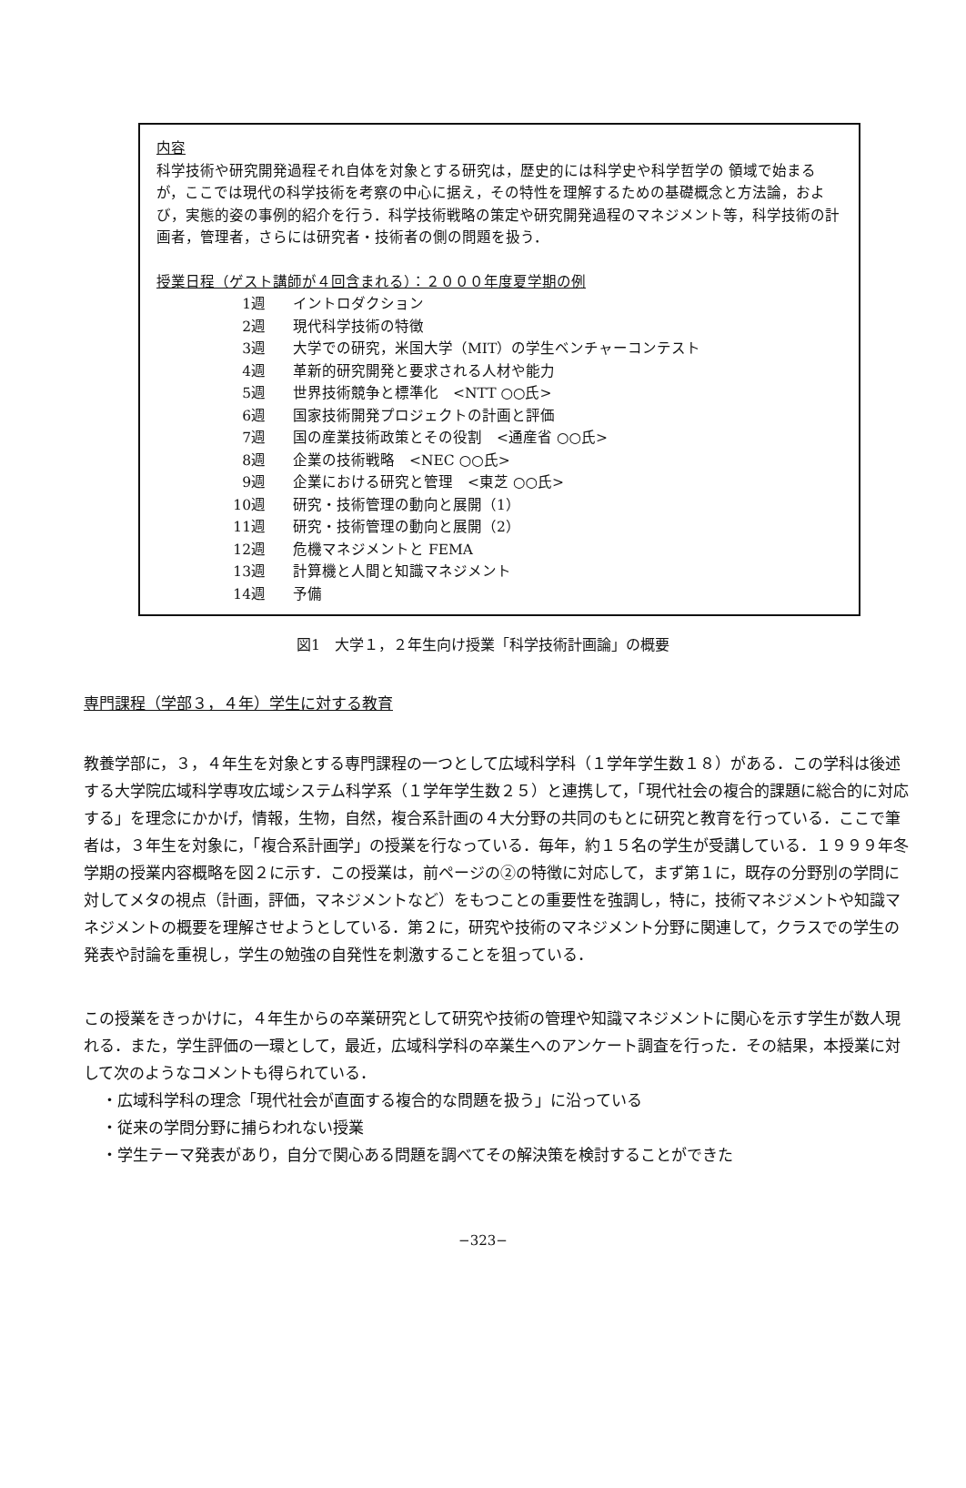内容
科学技術や研究開発過程それ自体を対象とする研究は，歴史的には科学史や科学哲学の 領域で始まるが，ここでは現代の科学技術を考察の中心に据え，その特性を理解するための基礎概念と方法論，および，実態的姿の事例的紹介を行う．科学技術戦略の策定や研究開発過程のマネジメント等，科学技術の計画者，管理者，さらには研究者・技術者の側の問題を扱う．
授業日程（ゲスト講師が４回含まれる）：２０００年度夏学期の例
1週 イントロダクション
2週 現代科学技術の特徴
3週 大学での研究，米国大学（MIT）の学生ベンチャーコンテスト
4週 革新的研究開発と要求される人材や能力
5週 世界技術競争と標準化　<NTT ○○氏>
6週 国家技術開発プロジェクトの計画と評価
7週 国の産業技術政策とその役割　<通産省 ○○氏>
8週 企業の技術戦略　<NEC ○○氏>
9週 企業における研究と管理　<東芝 ○○氏>
10週 研究・技術管理の動向と展開（1）
11週 研究・技術管理の動向と展開（2）
12週 危機マネジメントと FEMA
13週 計算機と人間と知識マネジメント
14週 予備
図1　大学１，２年生向け授業「科学技術計画論」の概要
専門課程（学部３，４年）学生に対する教育
教養学部に，３，４年生を対象とする専門課程の一つとして広域科学科（１学年学生数１８）がある．この学科は後述する大学院広域科学専攻広域システム科学系（１学年学生数２５）と連携して，「現代社会の複合的課題に総合的に対応する」を理念にかかげ，情報，生物，自然，複合系計画の４大分野の共同のもとに研究と教育を行っている．ここで筆者は，３年生を対象に，「複合系計画学」の授業を行なっている．毎年，約１５名の学生が受講している．１９９９年冬学期の授業内容概略を図２に示す．この授業は，前ページの②の特徴に対応して，まず第１に，既存の分野別の学問に対してメタの視点（計画，評価，マネジメントなど）をもつことの重要性を強調し，特に，技術マネジメントや知識マネジメントの概要を理解させようとしている．第２に，研究や技術のマネジメント分野に関連して，クラスでの学生の発表や討論を重視し，学生の勉強の自発性を刺激することを狙っている．
この授業をきっかけに，４年生からの卒業研究として研究や技術の管理や知識マネジメントに関心を示す学生が数人現れる．また，学生評価の一環として，最近，広域科学科の卒業生へのアンケート調査を行った．その結果，本授業に対して次のようなコメントも得られている．
・広域科学科の理念「現代社会が直面する複合的な問題を扱う」に沿っている
・従来の学問分野に捕らわれない授業
・学生テーマ発表があり，自分で関心ある問題を調べてその解決策を検討することができた
−323−